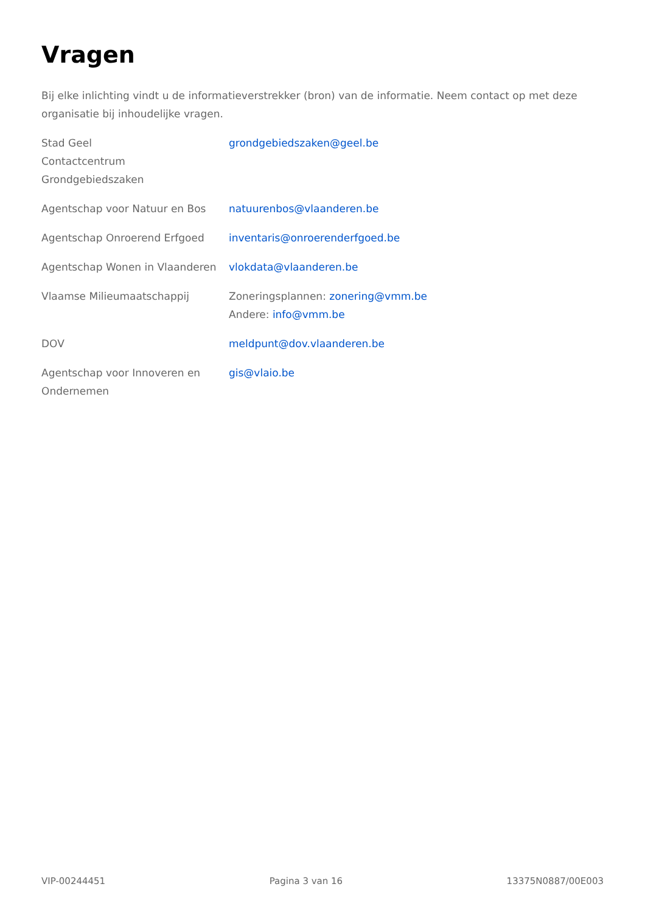Vragen
Bij elke inlichting vindt u de informatieverstrekker (bron) van de informatie. Neem contact op met deze organisatie bij inhoudelijke vragen.
| Stad Geel Contactcentrum Grondgebiedszaken | grondgebiedszaken@geel.be |
| Agentschap voor Natuur en Bos | natuurenbos@vlaanderen.be |
| Agentschap Onroerend Erfgoed | inventaris@onroerenderfgoed.be |
| Agentschap Wonen in Vlaanderen | vlokdata@vlaanderen.be |
| Vlaamse Milieumaatschappij | Zoneringsplannen: zonering@vmm.be Andere: info@vmm.be |
| DOV | meldpunt@dov.vlaanderen.be |
| Agentschap voor Innoveren en Ondernemen | gis@vlaio.be |
VIP-00244451 Pagina 3 van 16 13375N0887/00E003